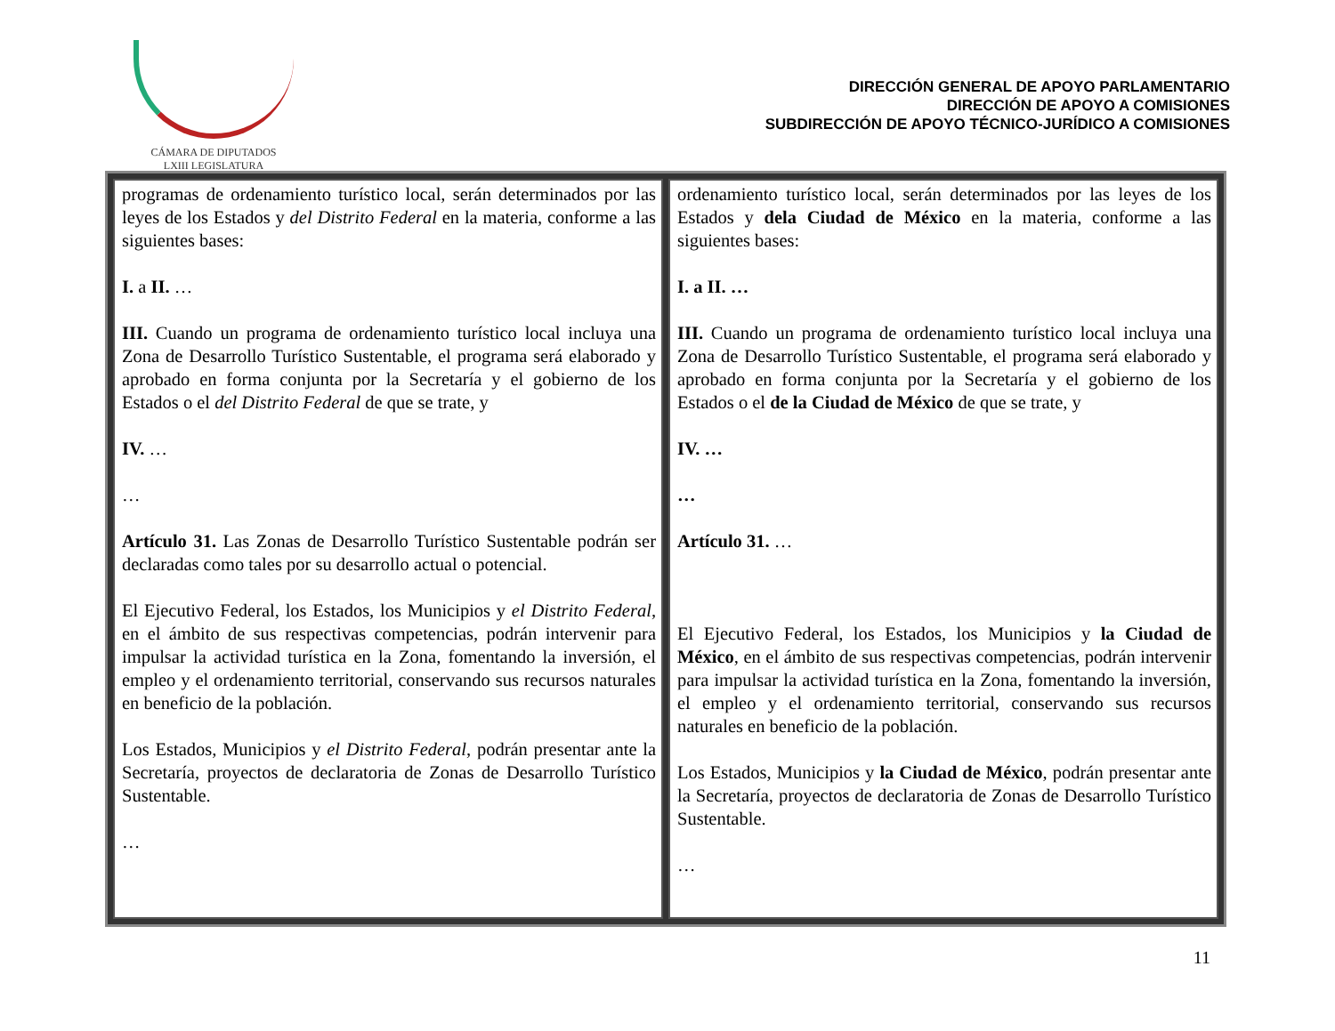CÁMARA DE DIPUTADOS
LXIII LEGISLATURA
DIRECCIÓN GENERAL DE APOYO PARLAMENTARIO
DIRECCIÓN DE APOYO A COMISIONES
SUBDIRECCIÓN DE APOYO TÉCNICO-JURÍDICO A COMISIONES
| programas de ordenamiento turístico local, serán determinados por las leyes de los Estados y del Distrito Federal en la materia, conforme a las siguientes bases: I. a II. … III. Cuando un programa de ordenamiento turístico local incluya una Zona de Desarrollo Turístico Sustentable, el programa será elaborado y aprobado en forma conjunta por la Secretaría y el gobierno de los Estados o el del Distrito Federal de que se trate, y IV. … … Artículo 31. Las Zonas de Desarrollo Turístico Sustentable podrán ser declaradas como tales por su desarrollo actual o potencial. El Ejecutivo Federal, los Estados, los Municipios y el Distrito Federal , en el ámbito de sus respectivas competencias, podrán intervenir para impulsar la actividad turística en la Zona, fomentando la inversión, el empleo y el ordenamiento territorial, conservando sus recursos naturales en beneficio de la población. Los Estados, Municipios y el Distrito Federal , podrán presentar ante la Secretaría, proyectos de declaratoria de Zonas de Desarrollo Turístico Sustentable. … | ordenamiento turístico local, serán determinados por las leyes de los Estados y dela Ciudad de México en la materia, conforme a las siguientes bases: I. a II. … III. Cuando un programa de ordenamiento turístico local incluya una Zona de Desarrollo Turístico Sustentable, el programa será elaborado y aprobado en forma conjunta por la Secretaría y el gobierno de los Estados o el de la Ciudad de México de que se trate, y IV. … … Artículo 31. … El Ejecutivo Federal, los Estados, los Municipios y la Ciudad de México , en el ámbito de sus respectivas competencias, podrán intervenir para impulsar la actividad turística en la Zona, fomentando la inversión, el empleo y el ordenamiento territorial, conservando sus recursos naturales en beneficio de la población. Los Estados, Municipios y la Ciudad de México , podrán presentar ante la Secretaría, proyectos de declaratoria de Zonas de Desarrollo Turístico Sustentable. … |
11